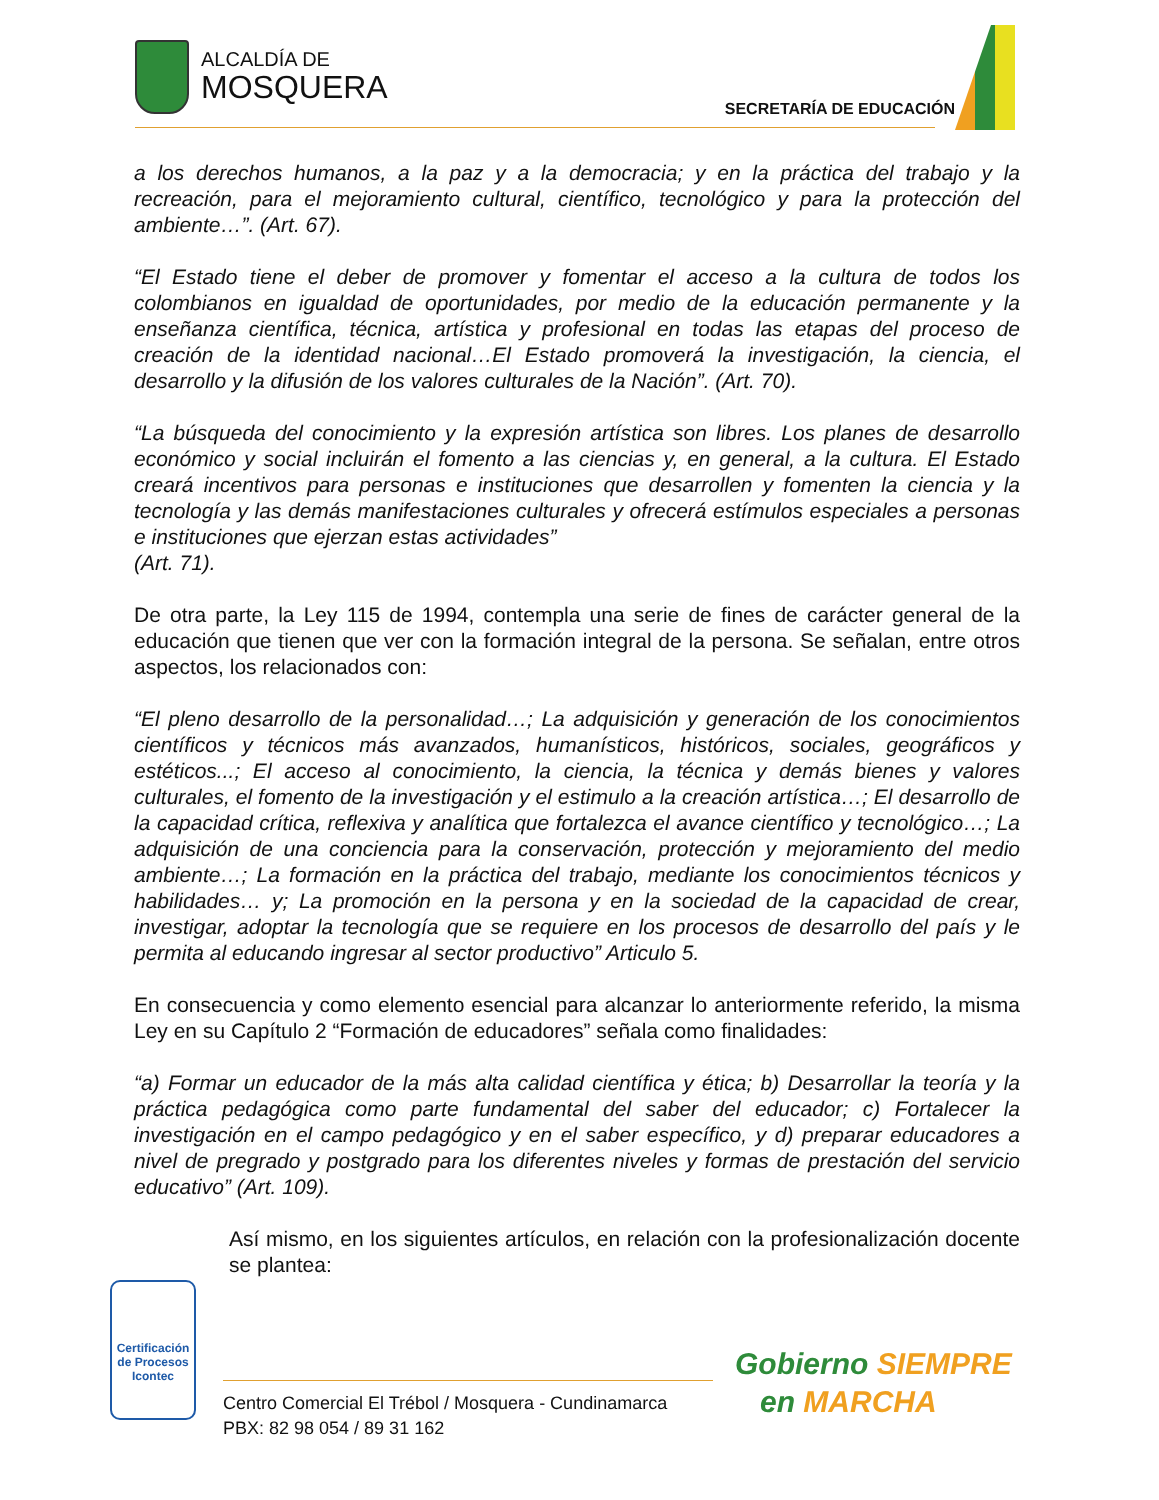ALCALDÍA DE
MOSQUERA
SECRETARÍA DE EDUCACIÓN
a los derechos humanos, a la paz y a la democracia; y en la práctica del trabajo y la recreación, para el mejoramiento cultural, científico, tecnológico y para la protección del ambiente…”. (Art. 67).
“El Estado tiene el deber de promover y fomentar el acceso a la cultura de todos los colombianos en igualdad de oportunidades, por medio de la educación permanente y la enseñanza científica, técnica, artística y profesional en todas las etapas del proceso de creación de la identidad nacional…El Estado promoverá la investigación, la ciencia, el desarrollo y la difusión de los valores culturales de la Nación”. (Art. 70).
“La búsqueda del conocimiento y la expresión artística son libres. Los planes de desarrollo económico y social incluirán el fomento a las ciencias y, en general, a la cultura. El Estado creará incentivos para personas e instituciones que desarrollen y fomenten la ciencia y la tecnología y las demás manifestaciones culturales y ofrecerá estímulos especiales a personas e instituciones que ejerzan estas actividades”
(Art. 71).
De otra parte, la Ley 115 de 1994, contempla una serie de fines de carácter general de la educación que tienen que ver con la formación integral de la persona. Se señalan, entre otros aspectos, los relacionados con:
“El pleno desarrollo de la personalidad…; La adquisición y generación de los conocimientos científicos y técnicos más avanzados, humanísticos, históricos, sociales, geográficos y estéticos...; El acceso al conocimiento, la ciencia, la técnica y demás bienes y valores culturales, el fomento de la investigación y el estimulo a la creación artística…; El desarrollo de la capacidad crítica, reflexiva y analítica que fortalezca el avance científico y tecnológico…; La adquisición de una conciencia para la conservación, protección y mejoramiento del medio ambiente…; La formación en la práctica del trabajo, mediante los conocimientos técnicos y habilidades… y; La promoción en la persona y en la sociedad de la capacidad de crear, investigar, adoptar la tecnología que se requiere en los procesos de desarrollo del país y le permita al educando ingresar al sector productivo” Articulo 5.
En consecuencia y como elemento esencial para alcanzar lo anteriormente referido, la misma Ley en su Capítulo 2 “Formación de educadores” señala como finalidades:
“a) Formar un educador de la más alta calidad científica y ética; b) Desarrollar la teoría y la práctica pedagógica como parte fundamental del saber del educador; c) Fortalecer la investigación en el campo pedagógico y en el saber específico, y d) preparar educadores a nivel de pregrado y postgrado para los diferentes niveles y formas de prestación del servicio educativo” (Art. 109).
Así mismo, en los siguientes artículos, en relación con la profesionalización docente se plantea:
Certificación de Procesos
Icontec
Centro Comercial El Trébol / Mosquera - Cundinamarca
PBX: 82 98 054 / 89 31 162
Gobierno SIEMPRE
en MARCHA